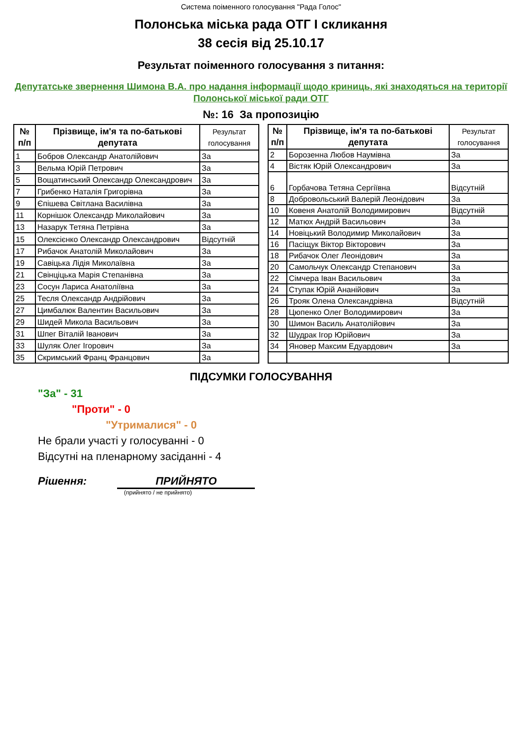Система поіменного голосування "Рада Голос"
Полонська міська рада ОТГ I скликання
38 сесія від 25.10.17
Результат поіменного голосування з питання:
Депутатське звернення Шимона В.А. про надання інформації щодо криниць, які знаходяться на території Полонської міської ради ОТГ
№: 16 За пропозицію
| № п/п | Прізвище, ім'я та по-батькові депутата | Результат голосування |
| --- | --- | --- |
| 1 | Бобров Олександр Анатолійович | За |
| 3 | Вельма Юрій Петрович | За |
| 5 | Вощатинський Олександр Олександрович | За |
| 7 | Грибенко Наталія Григорівна | За |
| 9 | Єпішева Світлана Василівна | За |
| 11 | Корнішок Олександр Миколайович | За |
| 13 | Назарук Тетяна Петрівна | За |
| 15 | Олексієнко Олександр Олександрович | Відсутній |
| 17 | Рибачок Анатолій Миколайович | За |
| 19 | Савіцька Лідія Миколаївна | За |
| 21 | Свінціцька Марія Степанівна | За |
| 23 | Сосун Лариса Анатоліївна | За |
| 25 | Тесля Олександр Андрійович | За |
| 27 | Цимбалюк Валентин Васильович | За |
| 29 | Шидей Микола Васильович | За |
| 31 | Шпег Віталій Іванович | За |
| 33 | Шуляк Олег Ігорович | За |
| 35 | Скримський Франц Францович | За |
| № п/п | Прізвище, ім'я та по-батькові депутата | Результат голосування |
| --- | --- | --- |
| 2 | Борозенна Любов Наумівна | За |
| 4 | Вістяк Юрій Олександрович | За |
| 6 | Горбачова Тетяна Сергіївна | Відсутній |
| 8 | Добровольський Валерій Леонідович | За |
| 10 | Ковеня Анатолій Володимирович | Відсутній |
| 12 | Матюх Андрій Васильович | За |
| 14 | Новіцький Володимир Миколайович | За |
| 16 | Пасіщук Віктор Вікторович | За |
| 18 | Рибачок Олег Леонідович | За |
| 20 | Самольчук Олександр Степанович | За |
| 22 | Сімчера Іван Васильович | За |
| 24 | Ступак Юрій Ананійович | За |
| 26 | Трояк Олена Олександрівна | Відсутній |
| 28 | Цюпенко Олег Володимирович | За |
| 30 | Шимон Василь Анатолійович | За |
| 32 | Шудрак Ігор Юрійович | За |
| 34 | Яновер Максим Едуардович | За |
ПІДСУМКИ ГОЛОСУВАННЯ
"За" - 31
"Проти" - 0
"Утрималися" - 0
Не брали участі у голосуванні - 0
Відсутні на пленарному засіданні - 4
Рішення: ПРИЙНЯТО
(прийнято / не прийнято)